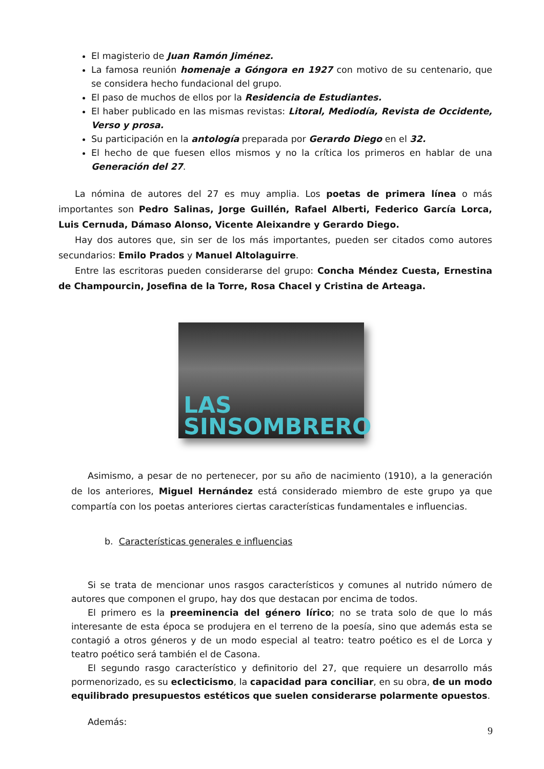El magisterio de Juan Ramón Jiménez.
La famosa reunión homenaje a Góngora en 1927 con motivo de su centenario, que se considera hecho fundacional del grupo.
El paso de muchos de ellos por la Residencia de Estudiantes.
El haber publicado en las mismas revistas: Litoral, Mediodía, Revista de Occidente, Verso y prosa.
Su participación en la antología preparada por Gerardo Diego en el 32.
El hecho de que fuesen ellos mismos y no la crítica los primeros en hablar de una Generación del 27.
La nómina de autores del 27 es muy amplia. Los poetas de primera línea o más importantes son Pedro Salinas, Jorge Guillén, Rafael Alberti, Federico García Lorca, Luis Cernuda, Dámaso Alonso, Vicente Aleixandre y Gerardo Diego.
Hay dos autores que, sin ser de los más importantes, pueden ser citados como autores secundarios: Emilo Prados y Manuel Altolaguirre.
Entre las escritoras pueden considerarse del grupo: Concha Méndez Cuesta, Ernestina de Champourcin, Josefina de la Torre, Rosa Chacel y Cristina de Arteaga.
LAS
SINSOMBRERO
Asimismo, a pesar de no pertenecer, por su año de nacimiento (1910), a la generación de los anteriores, Miguel Hernández está considerado miembro de este grupo ya que compartía con los poetas anteriores ciertas características fundamentales e influencias.
b. Características generales e influencias
Si se trata de mencionar unos rasgos característicos y comunes al nutrido número de autores que componen el grupo, hay dos que destacan por encima de todos.
El primero es la preeminencia del género lírico; no se trata solo de que lo más interesante de esta época se produjera en el terreno de la poesía, sino que además esta se contagió a otros géneros y de un modo especial al teatro: teatro poético es el de Lorca y teatro poético será también el de Casona.
El segundo rasgo característico y definitorio del 27, que requiere un desarrollo más pormenorizado, es su eclecticismo, la capacidad para conciliar, en su obra, de un modo equilibrado presupuestos estéticos que suelen considerarse polarmente opuestos.
Además:
9